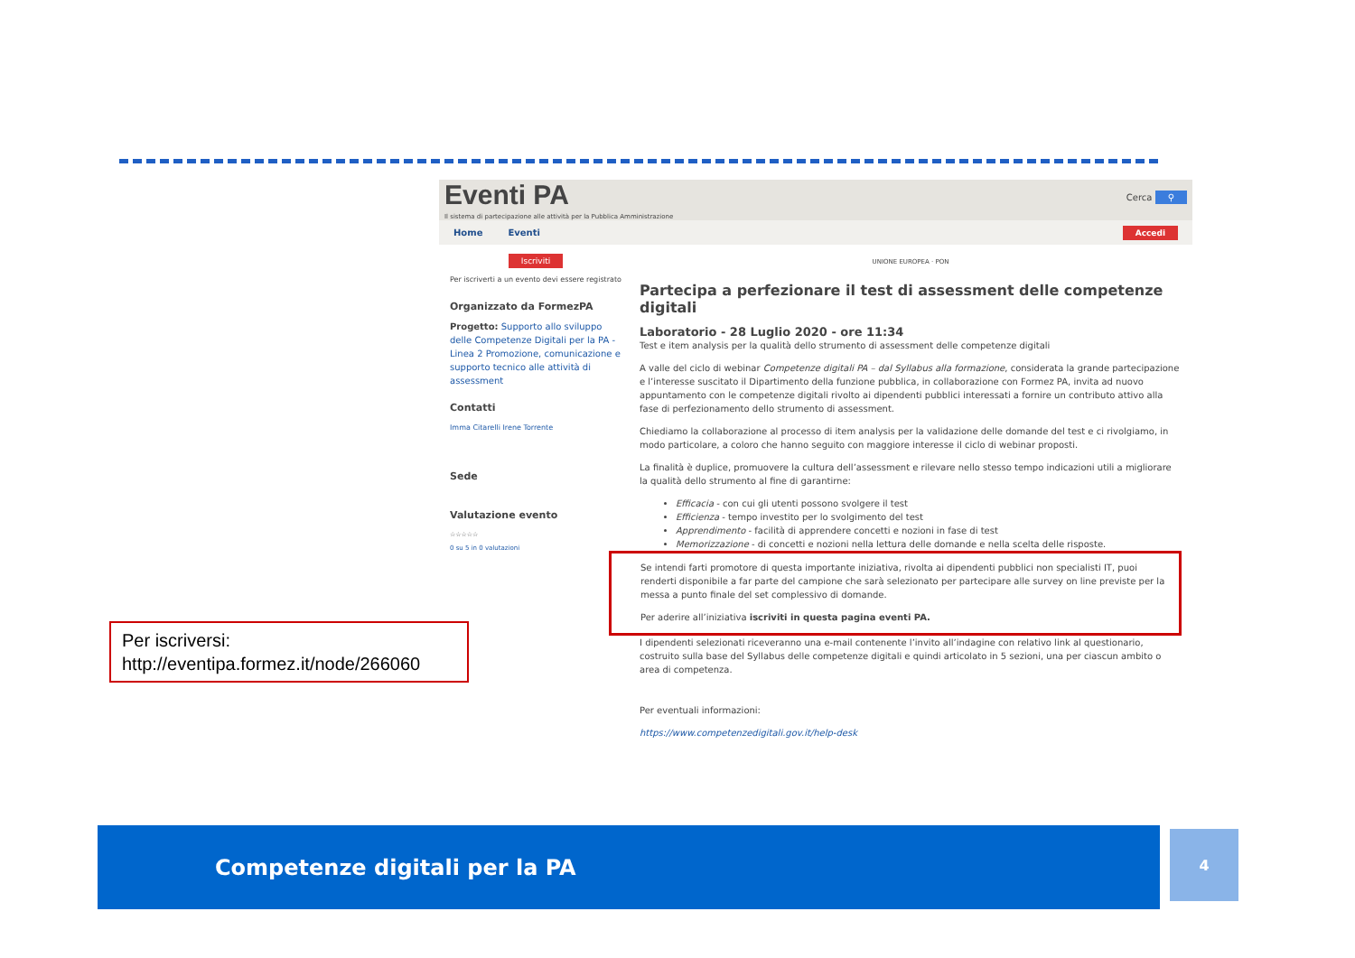Eventi PA
Il sistema di partecipazione alle attività per la Pubblica Amministrazione
Cerca ⚲
Home Eventi Accedi
Iscriviti
Per iscriverti a un evento devi essere registrato
Organizzato da FormezPA
Progetto: Supporto allo sviluppo delle Competenze Digitali per la PA - Linea 2 Promozione, comunicazione e supporto tecnico alle attività di assessment
Contatti
Imma Citarelli Irene Torrente
Sede
Valutazione evento
☆☆☆☆☆
0 su 5 in 0 valutazioni
UNIONE EUROPEA · PON
Partecipa a perfezionare il test di assessment delle competenze digitali
Laboratorio - 28 Luglio 2020 - ore 11:34
Test e item analysis per la qualità dello strumento di assessment delle competenze digitali
A valle del ciclo di webinar Competenze digitali PA – dal Syllabus alla formazione, considerata la grande partecipazione e l’interesse suscitato il Dipartimento della funzione pubblica, in collaborazione con Formez PA, invita ad nuovo appuntamento con le competenze digitali rivolto ai dipendenti pubblici interessati a fornire un contributo attivo alla fase di perfezionamento dello strumento di assessment.
Chiediamo la collaborazione al processo di item analysis per la validazione delle domande del test e ci rivolgiamo, in modo particolare, a coloro che hanno seguito con maggiore interesse il ciclo di webinar proposti.
La finalità è duplice, promuovere la cultura dell’assessment e rilevare nello stesso tempo indicazioni utili a migliorare la qualità dello strumento al fine di garantirne:
Efficacia - con cui gli utenti possono svolgere il test
Efficienza - tempo investito per lo svolgimento del test
Apprendimento - facilità di apprendere concetti e nozioni in fase di test
Memorizzazione - di concetti e nozioni nella lettura delle domande e nella scelta delle risposte.
Se intendi farti promotore di questa importante iniziativa, rivolta ai dipendenti pubblici non specialisti IT, puoi renderti disponibile a far parte del campione che sarà selezionato per partecipare alle survey on line previste per la messa a punto finale del set complessivo di domande.
Per aderire all’iniziativa iscriviti in questa pagina eventi PA.
I dipendenti selezionati riceveranno una e-mail contenente l’invito all’indagine con relativo link al questionario, costruito sulla base del Syllabus delle competenze digitali e quindi articolato in 5 sezioni, una per ciascun ambito o area di competenza.
Per eventuali informazioni:
https://www.competenzedigitali.gov.it/help-desk
Per iscriversi:
http://eventipa.formez.it/node/266060
Competenze digitali per la PA 4